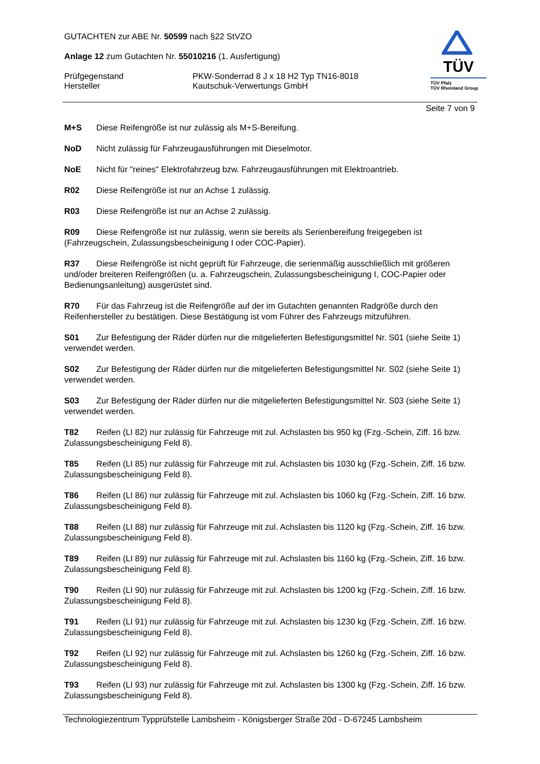GUTACHTEN zur ABE Nr. 50599 nach §22 StVZO
Anlage 12 zum Gutachten Nr. 55010216 (1. Ausfertigung)
Prüfgegenstand
Hersteller
PKW-Sonderrad 8 J x 18 H2 Typ TN16-8018
Kautschuk-Verwertungs GmbH
TÜV
TÜV Pfalz
TÜV Rheinland Group
Seite 7 von 9
M+S Diese Reifengröße ist nur zulässig als M+S-Bereifung.
NoD Nicht zulässig für Fahrzeugausführungen mit Dieselmotor.
NoE Nicht für "reines" Elektrofahrzeug bzw. Fahrzeugausführungen mit Elektroantrieb.
R02 Diese Reifengröße ist nur an Achse 1 zulässig.
R03 Diese Reifengröße ist nur an Achse 2 zulässig.
R09 Diese Reifengröße ist nur zulässig, wenn sie bereits als Serienbereifung freigegeben ist (Fahrzeugschein, Zulassungsbescheinigung I oder COC-Papier).
R37 Diese Reifengröße ist nicht geprüft für Fahrzeuge, die serienmäßig ausschließlich mit größeren und/oder breiteren Reifengrößen (u. a. Fahrzeugschein, Zulassungsbescheinigung I, COC-Papier oder Bedienungsanleitung) ausgerüstet sind.
R70 Für das Fahrzeug ist die Reifengröße auf der im Gutachten genannten Radgröße durch den Reifenhersteller zu bestätigen. Diese Bestätigung ist vom Führer des Fahrzeugs mitzuführen.
S01 Zur Befestigung der Räder dürfen nur die mitgelieferten Befestigungsmittel Nr. S01 (siehe Seite 1) verwendet werden.
S02 Zur Befestigung der Räder dürfen nur die mitgelieferten Befestigungsmittel Nr. S02 (siehe Seite 1) verwendet werden.
S03 Zur Befestigung der Räder dürfen nur die mitgelieferten Befestigungsmittel Nr. S03 (siehe Seite 1) verwendet werden.
T82 Reifen (LI 82) nur zulässig für Fahrzeuge mit zul. Achslasten bis 950 kg (Fzg.-Schein, Ziff. 16 bzw. Zulassungsbescheinigung Feld 8).
T85 Reifen (LI 85) nur zulässig für Fahrzeuge mit zul. Achslasten bis 1030 kg (Fzg.-Schein, Ziff. 16 bzw. Zulassungsbescheinigung Feld 8).
T86 Reifen (LI 86) nur zulässig für Fahrzeuge mit zul. Achslasten bis 1060 kg (Fzg.-Schein, Ziff. 16 bzw. Zulassungsbescheinigung Feld 8).
T88 Reifen (LI 88) nur zulässig für Fahrzeuge mit zul. Achslasten bis 1120 kg (Fzg.-Schein, Ziff. 16 bzw. Zulassungsbescheinigung Feld 8).
T89 Reifen (LI 89) nur zulässig für Fahrzeuge mit zul. Achslasten bis 1160 kg (Fzg.-Schein, Ziff. 16 bzw. Zulassungsbescheinigung Feld 8).
T90 Reifen (LI 90) nur zulässig für Fahrzeuge mit zul. Achslasten bis 1200 kg (Fzg.-Schein, Ziff. 16 bzw. Zulassungsbescheinigung Feld 8).
T91 Reifen (LI 91) nur zulässig für Fahrzeuge mit zul. Achslasten bis 1230 kg (Fzg.-Schein, Ziff. 16 bzw. Zulassungsbescheinigung Feld 8).
T92 Reifen (LI 92) nur zulässig für Fahrzeuge mit zul. Achslasten bis 1260 kg (Fzg.-Schein, Ziff. 16 bzw. Zulassungsbescheinigung Feld 8).
T93 Reifen (LI 93) nur zulässig für Fahrzeuge mit zul. Achslasten bis 1300 kg (Fzg.-Schein, Ziff. 16 bzw. Zulassungsbescheinigung Feld 8).
Technologiezentrum Typprüfstelle Lambsheim - Königsberger Straße 20d - D-67245 Lambsheim